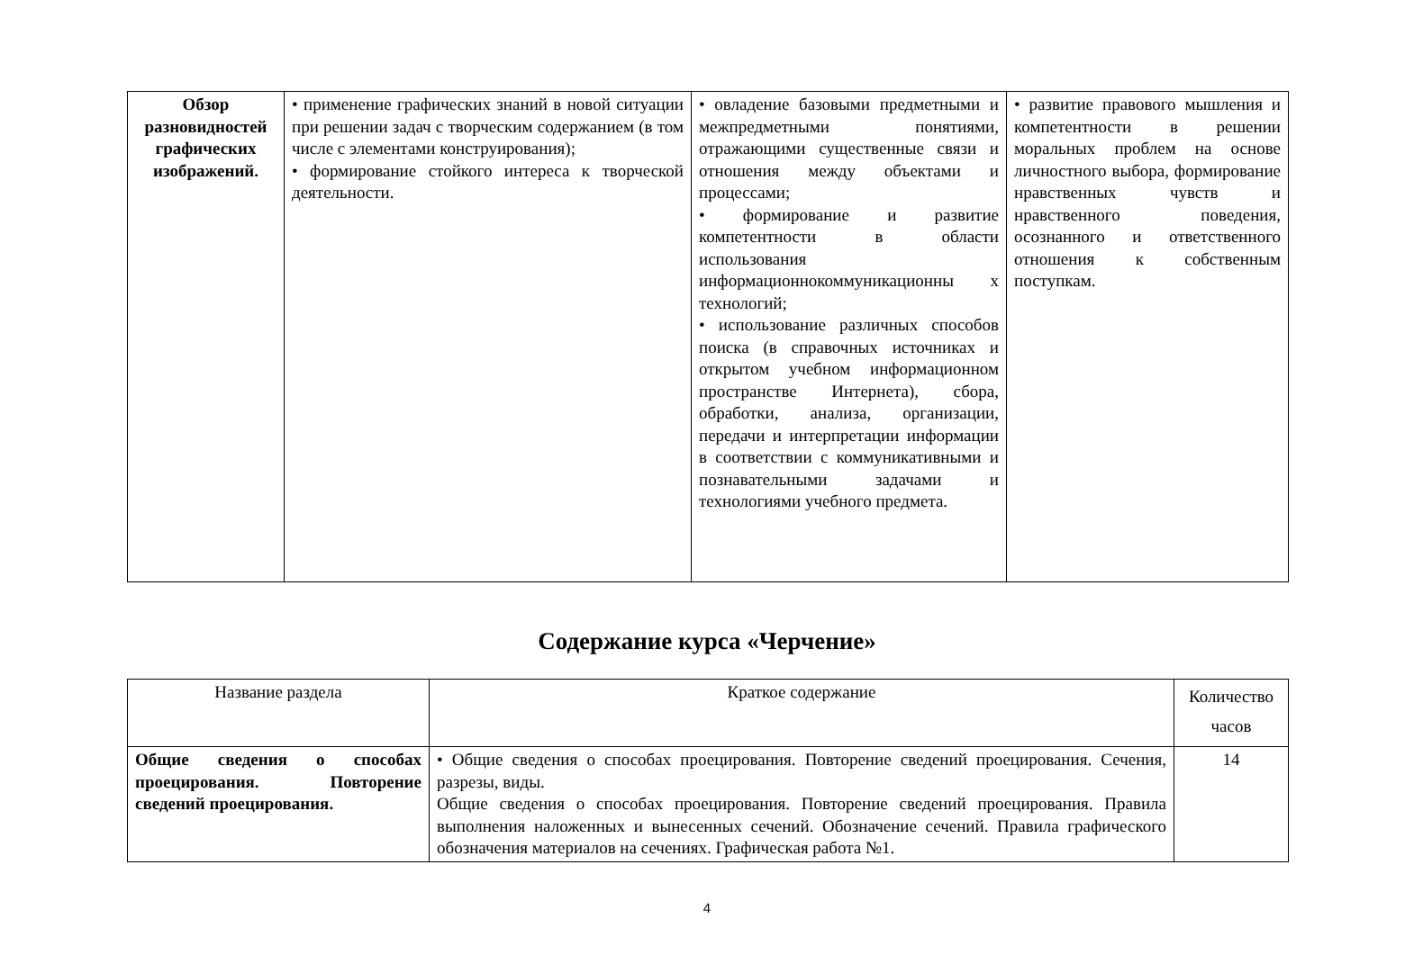| Обзор разновидностей графических изображений. | • применение графических знаний в новой ситуации при решении задач с творческим содержанием (в том числе с элементами конструирования); • формирование стойкого интереса к творческой деятельности. | • овладение базовыми предметными и межпредметными понятиями, отражающими существенные связи и отношения между объектами и процессами; • формирование и развитие компетентности в области использования информационнокоммуникационны х технологий; • использование различных способов поиска (в справочных источниках и открытом учебном информационном пространстве Интернета), сбора, обработки, анализа, организации, передачи и интерпретации информации в соответствии с коммуникативными и познавательными задачами и технологиями учебного предмета. | • развитие правового мышления и компетентности в решении моральных проблем на основе личностного выбора, формирование нравственных чувств и нравственного поведения, осознанного и ответственного отношения к собственным поступкам. |
Содержание курса «Черчение»
| Название раздела | Краткое содержание | Количество часов |
| Общие сведения о способах проецирования. Повторение сведений проецирования. | • Общие сведения о способах проецирования. Повторение сведений проецирования. Сечения, разрезы, виды. Общие сведения о способах проецирования. Повторение сведений проецирования. Правила выполнения наложенных и вынесенных сечений. Обозначение сечений. Правила графического обозначения материалов на сечениях. Графическая работа №1. | 14 |
4